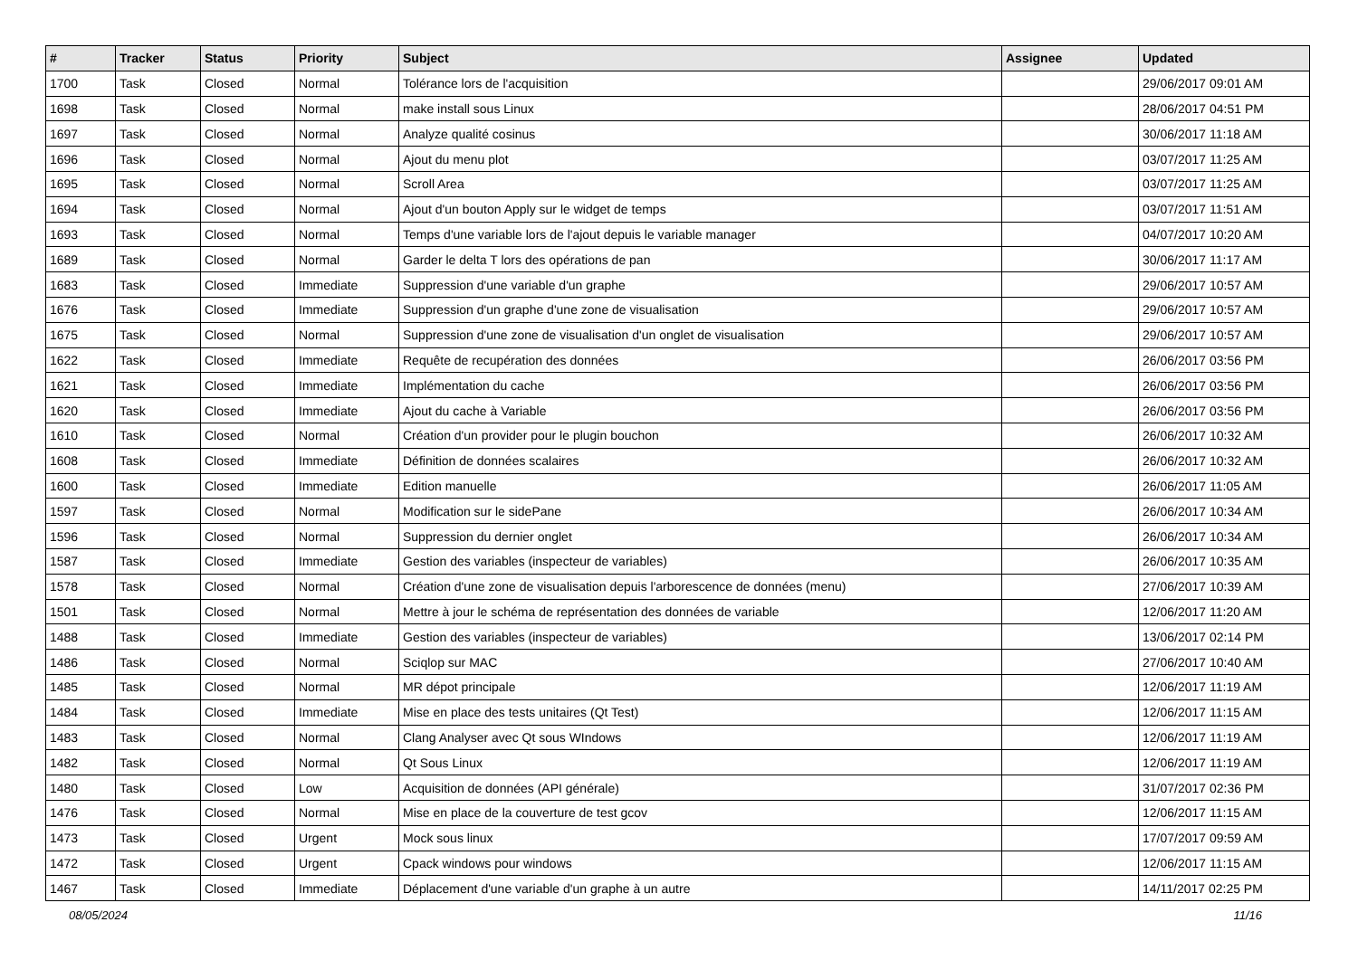| # | Tracker | Status | Priority | Subject | Assignee | Updated |
| --- | --- | --- | --- | --- | --- | --- |
| 1700 | Task | Closed | Normal | Tolérance lors de l'acquisition | | 29/06/2017 09:01 AM |
| 1698 | Task | Closed | Normal | make install sous Linux | | 28/06/2017 04:51 PM |
| 1697 | Task | Closed | Normal | Analyze qualité cosinus | | 30/06/2017 11:18 AM |
| 1696 | Task | Closed | Normal | Ajout du menu plot | | 03/07/2017 11:25 AM |
| 1695 | Task | Closed | Normal | Scroll Area | | 03/07/2017 11:25 AM |
| 1694 | Task | Closed | Normal | Ajout d'un bouton Apply sur le widget de temps | | 03/07/2017 11:51 AM |
| 1693 | Task | Closed | Normal | Temps d'une variable lors de l'ajout depuis le variable manager | | 04/07/2017 10:20 AM |
| 1689 | Task | Closed | Normal | Garder le delta T lors des opérations de pan | | 30/06/2017 11:17 AM |
| 1683 | Task | Closed | Immediate | Suppression d'une variable d'un graphe | | 29/06/2017 10:57 AM |
| 1676 | Task | Closed | Immediate | Suppression d'un graphe d'une zone de visualisation | | 29/06/2017 10:57 AM |
| 1675 | Task | Closed | Normal | Suppression d'une zone de visualisation d'un onglet de visualisation | | 29/06/2017 10:57 AM |
| 1622 | Task | Closed | Immediate | Requête de recupération des données | | 26/06/2017 03:56 PM |
| 1621 | Task | Closed | Immediate | Implémentation du cache | | 26/06/2017 03:56 PM |
| 1620 | Task | Closed | Immediate | Ajout du cache à Variable | | 26/06/2017 03:56 PM |
| 1610 | Task | Closed | Normal | Création d'un provider pour le plugin bouchon | | 26/06/2017 10:32 AM |
| 1608 | Task | Closed | Immediate | Définition de données scalaires | | 26/06/2017 10:32 AM |
| 1600 | Task | Closed | Immediate | Edition manuelle | | 26/06/2017 11:05 AM |
| 1597 | Task | Closed | Normal | Modification sur le sidePane | | 26/06/2017 10:34 AM |
| 1596 | Task | Closed | Normal | Suppression du dernier onglet | | 26/06/2017 10:34 AM |
| 1587 | Task | Closed | Immediate | Gestion des variables (inspecteur de variables) | | 26/06/2017 10:35 AM |
| 1578 | Task | Closed | Normal | Création d'une zone de visualisation depuis l'arborescence de données (menu) | | 27/06/2017 10:39 AM |
| 1501 | Task | Closed | Normal | Mettre à jour le schéma de représentation des données de variable | | 12/06/2017 11:20 AM |
| 1488 | Task | Closed | Immediate | Gestion des variables (inspecteur de variables) | | 13/06/2017 02:14 PM |
| 1486 | Task | Closed | Normal | Sciqlop sur MAC | | 27/06/2017 10:40 AM |
| 1485 | Task | Closed | Normal | MR dépot principale | | 12/06/2017 11:19 AM |
| 1484 | Task | Closed | Immediate | Mise en place des tests unitaires (Qt Test) | | 12/06/2017 11:15 AM |
| 1483 | Task | Closed | Normal | Clang Analyser avec Qt sous WIndows | | 12/06/2017 11:19 AM |
| 1482 | Task | Closed | Normal | Qt Sous Linux | | 12/06/2017 11:19 AM |
| 1480 | Task | Closed | Low | Acquisition de données (API générale) | | 31/07/2017 02:36 PM |
| 1476 | Task | Closed | Normal | Mise en place de la couverture de test gcov | | 12/06/2017 11:15 AM |
| 1473 | Task | Closed | Urgent | Mock sous linux | | 17/07/2017 09:59 AM |
| 1472 | Task | Closed | Urgent | Cpack windows pour windows | | 12/06/2017 11:15 AM |
| 1467 | Task | Closed | Immediate | Déplacement d'une variable d'un graphe à un autre | | 14/11/2017 02:25 PM |
08/05/2024 11/16